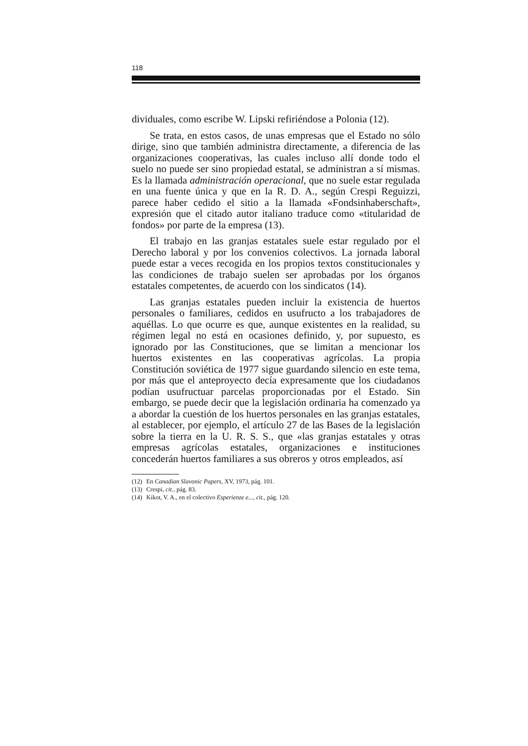118
dividuales, como escribe W. Lipski refiriéndose a Polonia (12).
Se trata, en estos casos, de unas empresas que el Estado no sólo dirige, sino que también administra directamente, a diferencia de las organizaciones cooperativas, las cuales incluso allí donde todo el suelo no puede ser sino propiedad estatal, se administran a sí mismas. Es la llamada administración operacional, que no suele estar regulada en una fuente única y que en la R. D. A., según Crespi Reguizzi, parece haber cedido el sitio a la llamada «Fondsinhaberschaft», expresión que el citado autor italiano traduce como «titularidad de fondos» por parte de la empresa (13).
El trabajo en las granjas estatales suele estar regulado por el Derecho laboral y por los convenios colectivos. La jornada laboral puede estar a veces recogida en los propios textos constitucionales y las condiciones de trabajo suelen ser aprobadas por los órganos estatales competentes, de acuerdo con los sindicatos (14).
Las granjas estatales pueden incluir la existencia de huertos personales o familiares, cedidos en usufructo a los trabajadores de aquéllas. Lo que ocurre es que, aunque existentes en la realidad, su régimen legal no está en ocasiones definido, y, por supuesto, es ignorado por las Constituciones, que se limitan a mencionar los huertos existentes en las cooperativas agrícolas. La propia Constitución soviética de 1977 sigue guardando silencio en este tema, por más que el anteproyecto decía expresamente que los ciudadanos podían usufructuar parcelas proporcionadas por el Estado. Sin embargo, se puede decir que la legislación ordinaria ha comenzado ya a abordar la cuestión de los huertos personales en las granjas estatales, al establecer, por ejemplo, el artículo 27 de las Bases de la legislación sobre la tierra en la U. R. S. S., que «las granjas estatales y otras empresas agrícolas estatales, organizaciones e instituciones concederán huertos familiares a sus obreros y otros empleados, así
(12) En Canadian Slavonic Papers, XV, 1973, pág. 101.
(13) Crespi, cit., pág. 83.
(14) Kikot, V. A., en el colectivo Esperienze e..., cit., pág. 120.